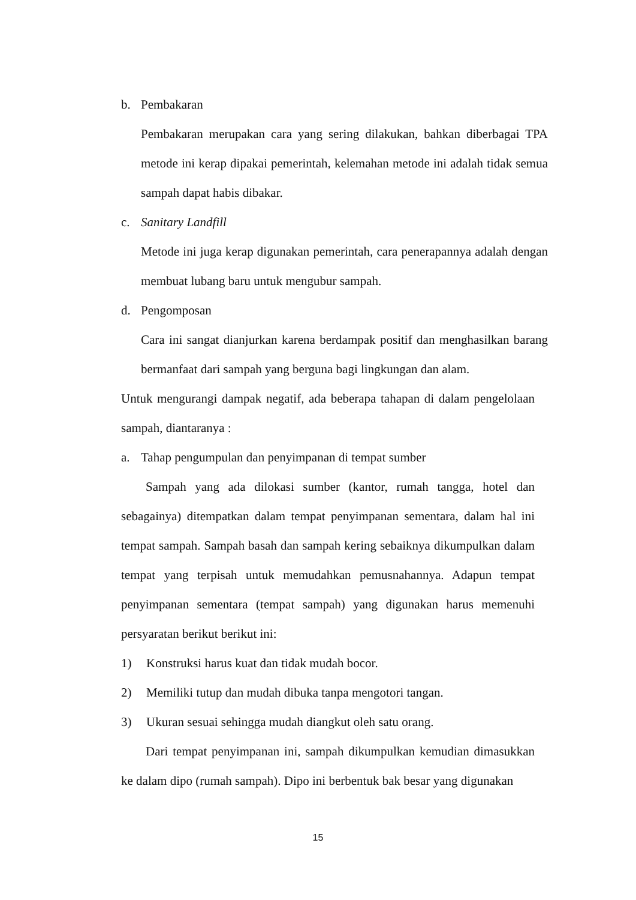b. Pembakaran
Pembakaran merupakan cara yang sering dilakukan, bahkan diberbagai TPA metode ini kerap dipakai pemerintah, kelemahan metode ini adalah tidak semua sampah dapat habis dibakar.
c. Sanitary Landfill
Metode ini juga kerap digunakan pemerintah, cara penerapannya adalah dengan membuat lubang baru untuk mengubur sampah.
d. Pengomposan
Cara ini sangat dianjurkan karena berdampak positif dan menghasilkan barang bermanfaat dari sampah yang berguna bagi lingkungan dan alam.
Untuk mengurangi dampak negatif, ada beberapa tahapan di dalam pengelolaan sampah, diantaranya :
a. Tahap pengumpulan dan penyimpanan di tempat sumber
Sampah yang ada dilokasi sumber (kantor, rumah tangga, hotel dan sebagainya) ditempatkan dalam tempat penyimpanan sementara, dalam hal ini tempat sampah. Sampah basah dan sampah kering sebaiknya dikumpulkan dalam tempat yang terpisah untuk memudahkan pemusnahannya. Adapun tempat penyimpanan sementara (tempat sampah) yang digunakan harus memenuhi persyaratan berikut berikut ini:
1) Konstruksi harus kuat dan tidak mudah bocor.
2) Memiliki tutup dan mudah dibuka tanpa mengotori tangan.
3) Ukuran sesuai sehingga mudah diangkut oleh satu orang.
Dari tempat penyimpanan ini, sampah dikumpulkan kemudian dimasukkan ke dalam dipo (rumah sampah). Dipo ini berbentuk bak besar yang digunakan
15